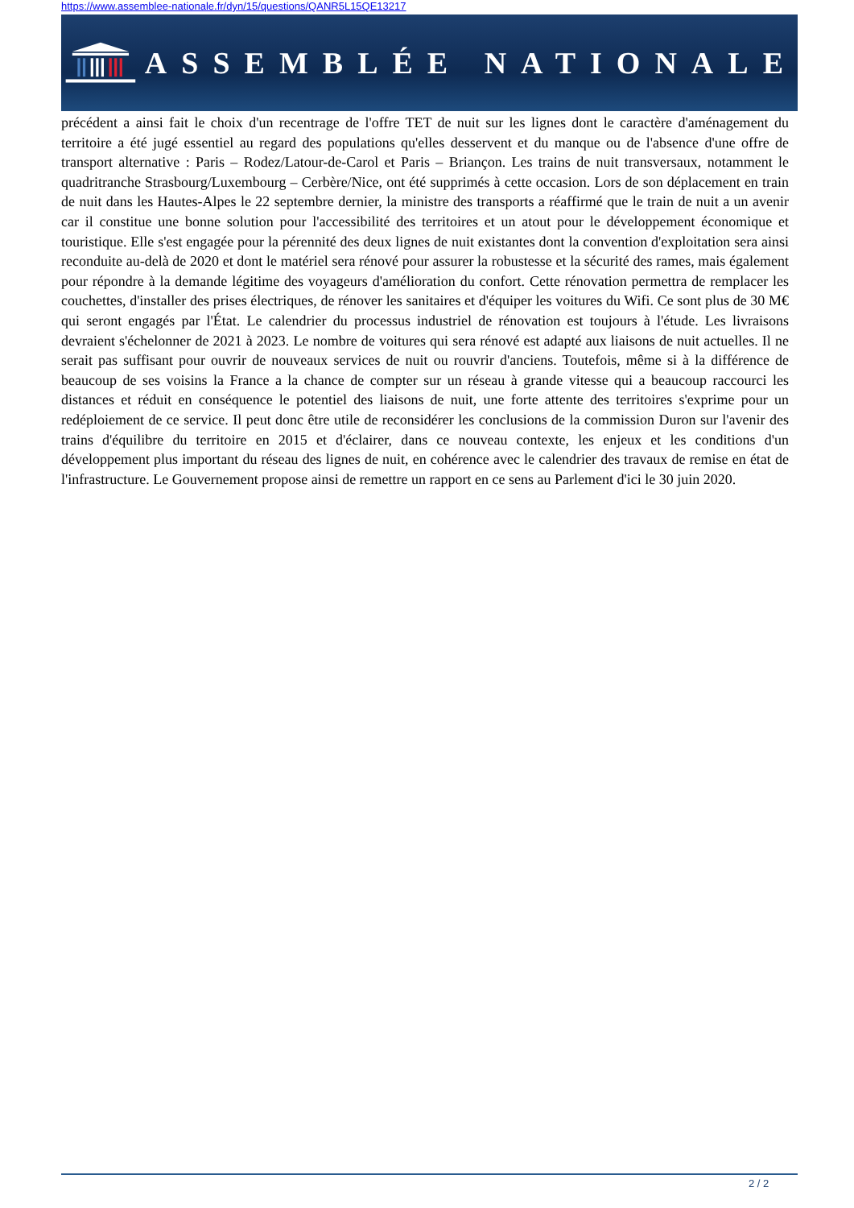https://www.assemblee-nationale.fr/dyn/15/questions/QANR5L15QE13217
ASSEMBLÉE NATIONALE
précédent a ainsi fait le choix d'un recentrage de l'offre TET de nuit sur les lignes dont le caractère d'aménagement du territoire a été jugé essentiel au regard des populations qu'elles desservent et du manque ou de l'absence d'une offre de transport alternative : Paris – Rodez/Latour-de-Carol et Paris – Briançon. Les trains de nuit transversaux, notamment le quadritranche Strasbourg/Luxembourg – Cerbère/Nice, ont été supprimés à cette occasion. Lors de son déplacement en train de nuit dans les Hautes-Alpes le 22 septembre dernier, la ministre des transports a réaffirmé que le train de nuit a un avenir car il constitue une bonne solution pour l'accessibilité des territoires et un atout pour le développement économique et touristique. Elle s'est engagée pour la pérennité des deux lignes de nuit existantes dont la convention d'exploitation sera ainsi reconduite au-delà de 2020 et dont le matériel sera rénové pour assurer la robustesse et la sécurité des rames, mais également pour répondre à la demande légitime des voyageurs d'amélioration du confort. Cette rénovation permettra de remplacer les couchettes, d'installer des prises électriques, de rénover les sanitaires et d'équiper les voitures du Wifi. Ce sont plus de 30 M€ qui seront engagés par l'État. Le calendrier du processus industriel de rénovation est toujours à l'étude. Les livraisons devraient s'échelonner de 2021 à 2023. Le nombre de voitures qui sera rénové est adapté aux liaisons de nuit actuelles. Il ne serait pas suffisant pour ouvrir de nouveaux services de nuit ou rouvrir d'anciens. Toutefois, même si à la différence de beaucoup de ses voisins la France a la chance de compter sur un réseau à grande vitesse qui a beaucoup raccourci les distances et réduit en conséquence le potentiel des liaisons de nuit, une forte attente des territoires s'exprime pour un redéploiement de ce service. Il peut donc être utile de reconsidérer les conclusions de la commission Duron sur l'avenir des trains d'équilibre du territoire en 2015 et d'éclairer, dans ce nouveau contexte, les enjeux et les conditions d'un développement plus important du réseau des lignes de nuit, en cohérence avec le calendrier des travaux de remise en état de l'infrastructure. Le Gouvernement propose ainsi de remettre un rapport en ce sens au Parlement d'ici le 30 juin 2020.
2 / 2